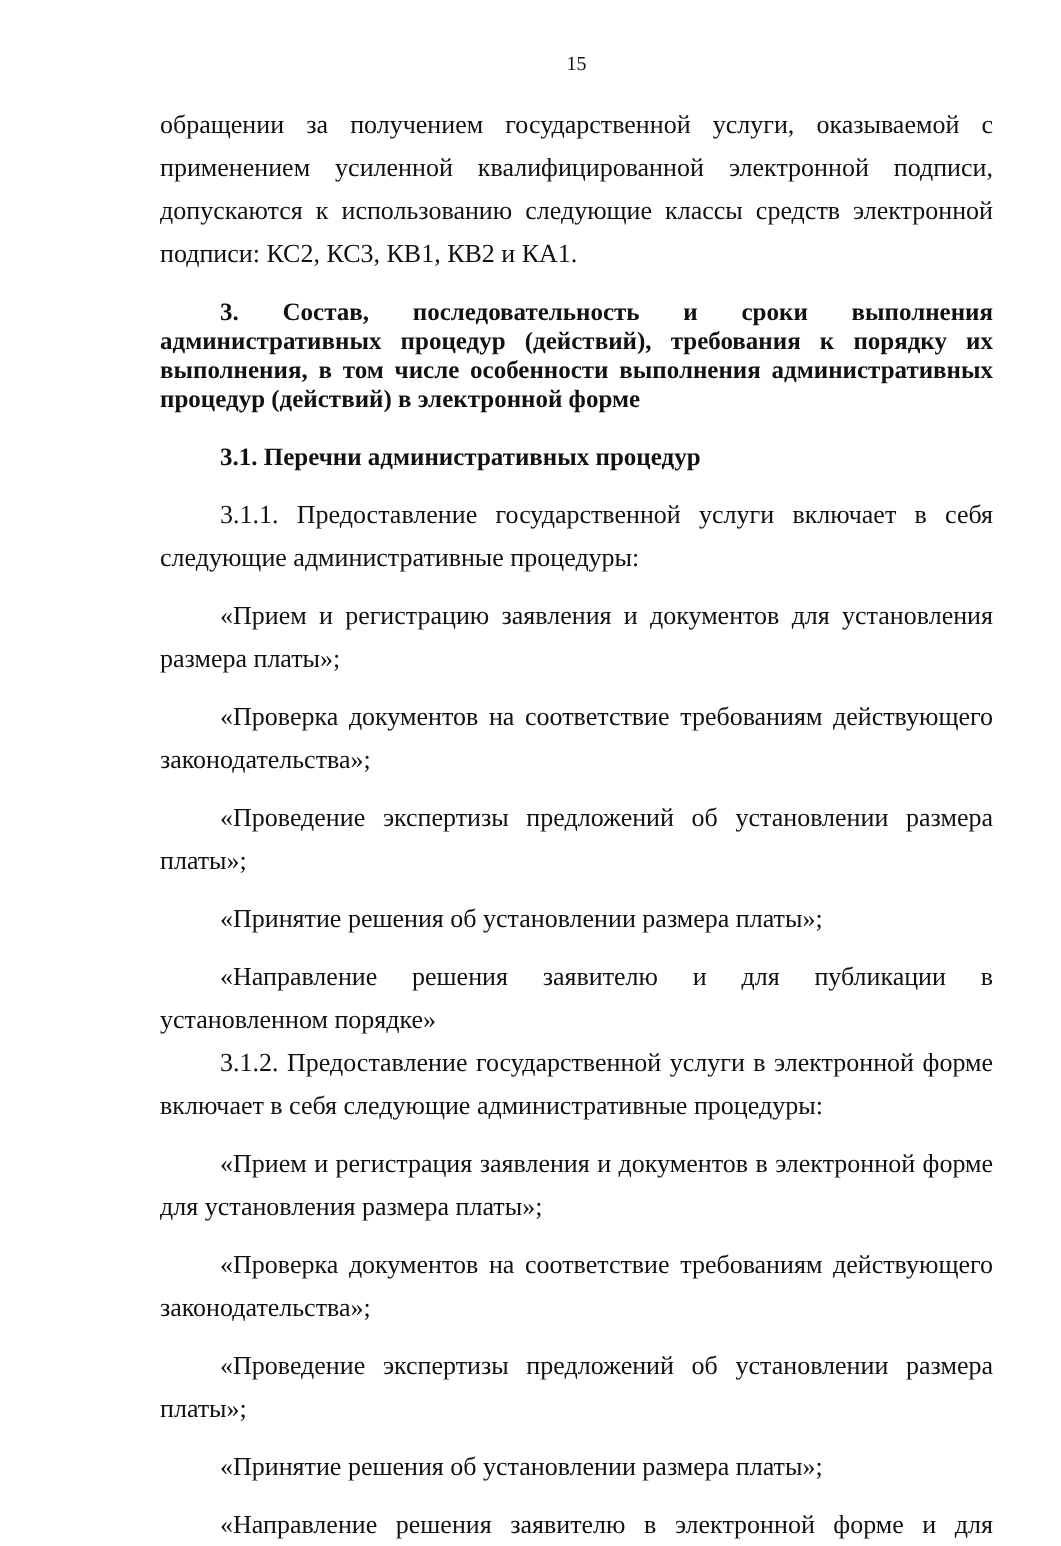15
обращении за получением государственной услуги, оказываемой с применением усиленной квалифицированной электронной подписи, допускаются к использованию следующие классы средств электронной подписи: КС2, КС3, КВ1, КВ2 и КА1.
3. Состав, последовательность и сроки выполнения административных процедур (действий), требования к порядку их выполнения, в том числе особенности выполнения административных процедур (действий) в электронной форме
3.1. Перечни административных процедур
3.1.1. Предоставление государственной услуги включает в себя следующие административные процедуры:
«Прием и регистрацию заявления и документов для установления размера платы»;
«Проверка документов на соответствие требованиям действующего законодательства»;
«Проведение экспертизы предложений об установлении размера платы»;
«Принятие решения об установлении размера платы»;
«Направление решения заявителю и для публикации в установленном порядке»
3.1.2. Предоставление государственной услуги в электронной форме включает в себя следующие административные процедуры:
«Прием и регистрация заявления и документов в электронной форме для установления размера платы»;
«Проверка документов на соответствие требованиям действующего законодательства»;
«Проведение экспертизы предложений об установлении размера платы»;
«Принятие решения об установлении размера платы»;
«Направление решения заявителю в электронной форме и для